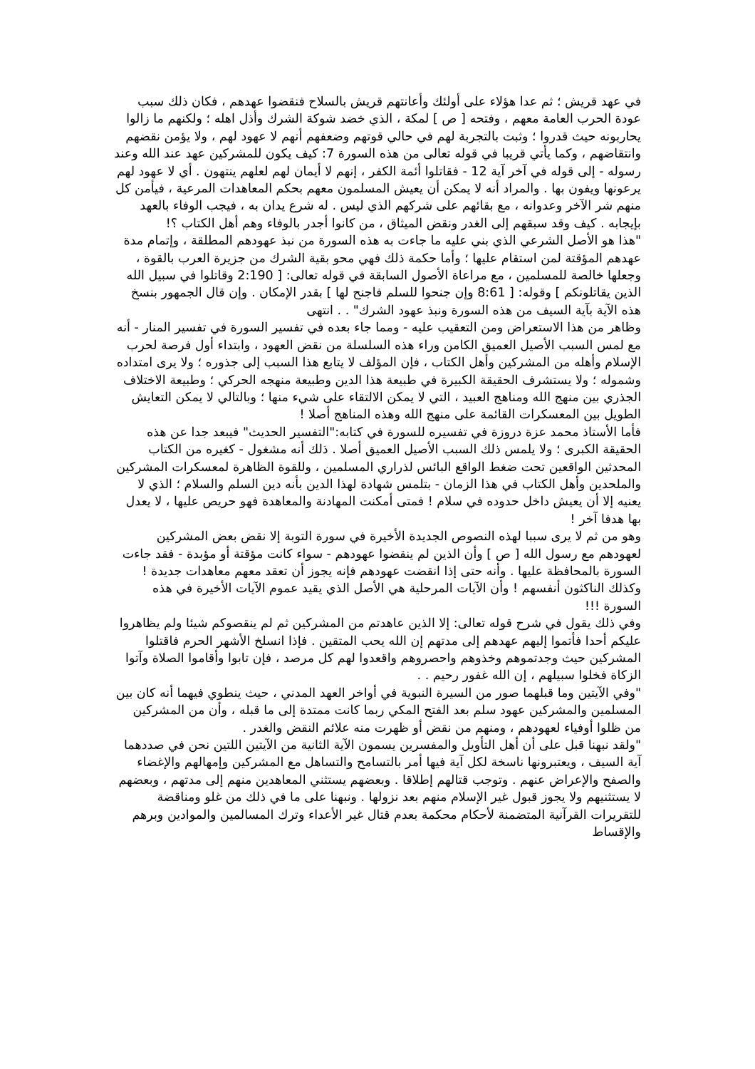في عهد قريش ؛ ثم عدا هؤلاء على أولئك وأعانتهم قريش بالسلاح فنقضوا عهدهم ، فكان ذلك سبب عودة الحرب العامة معهم ، وفتحه [ ص ] لمكة ، الذي خضد شوكة الشرك وأذل اهله ؛ ولكنهم ما زالوا يحاربونه حيث قدروا ؛ وثبت بالتجربة لهم في حالي قوتهم وضعفهم أنهم لا عهود لهم ، ولا يؤمن نقضهم وانتقاضهم ، وكما يأتي قريبا في قوله تعالى من هذه السورة 7: كيف يكون للمشركين عهد عند الله وعند رسوله - إلى قوله في آخر آية 12 - فقاتلوا أئمة الكفر ، إنهم لا أيمان لهم لعلهم ينتهون . أي لا عهود لهم يرعونها ويفون بها . والمراد أنه لا يمكن أن يعيش المسلمون معهم بحكم المعاهدات المرعية ، فيأمن كل منهم شر الآخر وعدوانه ، مع بقائهم على شركهم الذي ليس . له شرع يدان به ، فيجب الوفاء بالعهد بإيجابه . كيف وقد سبقهم إلى الغدر ونقض الميثاق ، من كانوا أجدر بالوفاء وهم أهل الكتاب ؟!
"هذا هو الأصل الشرعي الذي بني عليه ما جاءت به هذه السورة من نبذ عهودهم المطلقة ، وإتمام مدة عهدهم المؤقتة لمن استقام عليها ؛ وأما حكمة ذلك فهي محو بقية الشرك من جزيرة العرب بالقوة ، وجعلها خالصة للمسلمين ، مع مراعاة الأصول السابقة في قوله تعالى: [ 2:190 وقاتلوا في سبيل الله الذين يقاتلونكم ] وقوله: [ 8:61 وإن جنحوا للسلم فاجنح لها ] بقدر الإمكان . وإن قال الجمهور بنسخ هذه الآية بآية السيف من هذه السورة ونبذ عهود الشرك" . . انتهى
وظاهر من هذا الاستعراض ومن التعقيب عليه - ومما جاء بعده في تفسير السورة في تفسير المنار - أنه مع لمس السبب الأصيل العميق الكامن وراء هذه السلسلة من نقض العهود ، وابتداء أول فرصة لحرب الإسلام وأهله من المشركين وأهل الكتاب ، فإن المؤلف لا يتابع هذا السبب إلى جذوره ؛ ولا يرى امتداده وشموله ؛ ولا يستشرف الحقيقة الكبيرة في طبيعة هذا الدين وطبيعة منهجه الحركي ؛ وطبيعة الاختلاف الجذري بين منهج الله ومناهج العبيد ، التي لا يمكن الالتقاء على شيء منها ؛ وبالتالي لا يمكن التعايش الطويل بين المعسكرات القائمة على منهج الله وهذه المناهج أصلا !
فأما الأستاذ محمد عزة دروزة في تفسيره للسورة في كتابه:"التفسير الحديث" فيبعد جدا عن هذه الحقيقة الكبرى ؛ ولا يلمس ذلك السبب الأصيل العميق أصلا . ذلك أنه مشغول - كغيره من الكتاب المحدثين الواقعين تحت ضغط الواقع البائس لذراري المسلمين ، وللقوة الظاهرة لمعسكرات المشركين والملحدين وأهل الكتاب في هذا الزمان - بتلمس شهادة لهذا الدين بأنه دين السلم والسلام ؛ الذي لا يعنيه إلا أن يعيش داخل حدوده في سلام ! فمتى أمكنت المهادنة والمعاهدة فهو حريص عليها ، لا يعدل بها هدفا آخر !
وهو من ثم لا يرى سببا لهذه النصوص الجديدة الأخيرة في سورة التوبة إلا نقض بعض المشركين لعهودهم مع رسول الله [ ص ] وأن الذين لم ينقضوا عهودهم - سواء كانت مؤقتة أو مؤبدة - فقد جاءت السورة بالمحافظة عليها . وأنه حتى إذا انقضت عهودهم فإنه يجوز أن تعقد معهم معاهدات جديدة ! وكذلك الناكثون أنفسهم ! وأن الآيات المرحلية هي الأصل الذي يقيد عموم الآيات الأخيرة في هذه السورة !!!
وفي ذلك يقول في شرح قوله تعالى: إلا الذين عاهدتم من المشركين ثم لم ينقصوكم شيئا ولم يظاهروا عليكم أحدا فأتموا إليهم عهدهم إلى مدتهم إن الله يحب المتقين . فإذا انسلخ الأشهر الحرم فاقتلوا المشركين حيث وجدتموهم وخذوهم واحصروهم واقعدوا لهم كل مرصد ، فإن تابوا وأقاموا الصلاة وآتوا الزكاة فخلوا سبيلهم ، إن الله غفور رحيم . .
"وفي الآيتين وما قبلهما صور من السيرة النبوية في أواخر العهد المدني ، حيث ينطوي فيهما أنه كان بين المسلمين والمشركين عهود سلم بعد الفتح المكي ربما كانت ممتدة إلى ما قبله ، وأن من المشركين من ظلوا أوفياء لعهودهم ، ومنهم من نقض أو ظهرت منه علائم النقض والغدر .
"ولقد نبهنا قبل على أن أهل التأويل والمفسرين يسمون الآية الثانية من الآيتين اللتين نحن في صددهما آية السيف ، ويعتبرونها ناسخة لكل آية فيها أمر بالتسامح والتساهل مع المشركين وإمهالهم والإغضاء والصفح والإعراض عنهم . وتوجب قتالهم إطلاقا . وبعضهم يستثني المعاهدين منهم إلى مدتهم ، وبعضهم لا يستثنيهم ولا يجوز قبول غير الإسلام منهم بعد نزولها . ونبهنا على ما في ذلك من غلو ومناقضة للتقريرات القرآنية المتضمنة لأحكام محكمة بعدم قتال غير الأعداء وترك المسالمين والموادين وبرهم والإقساط